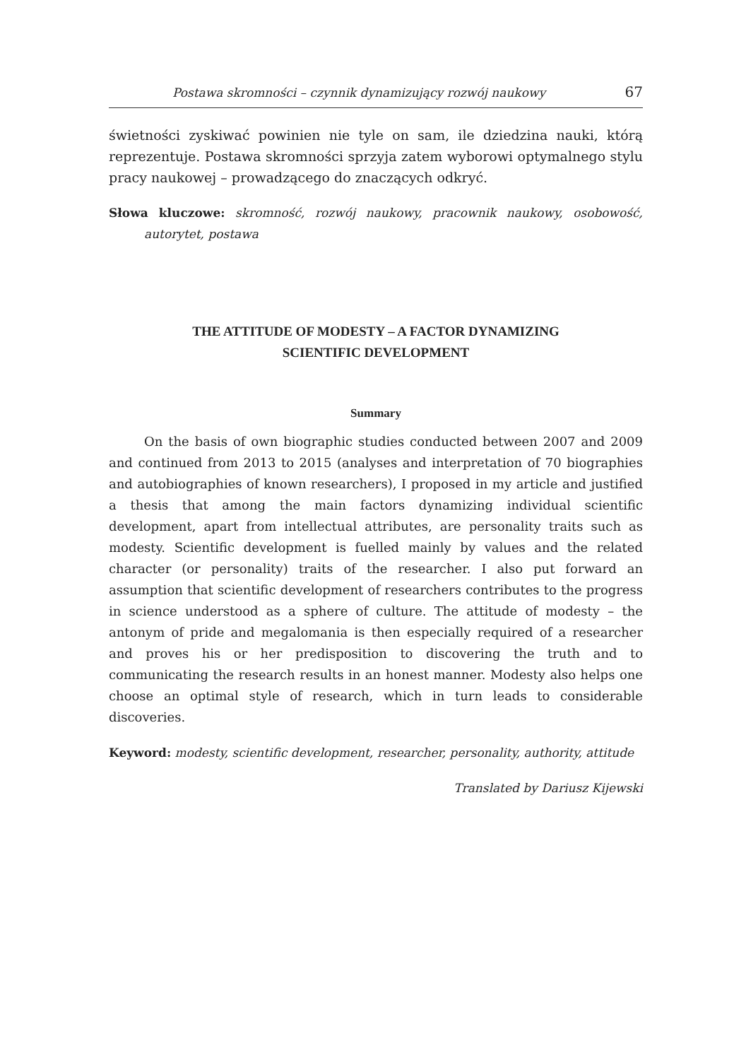Postawa skromności – czynnik dynamizujący rozwój naukowy 67
świetności zyskiwać powinien nie tyle on sam, ile dziedzina nauki, którą reprezentuje. Postawa skromności sprzyja zatem wyborowi optymalnego stylu pracy naukowej – prowadzącego do znaczących odkryć.
Słowa kluczowe: skromność, rozwój naukowy, pracownik naukowy, osobowość, autorytet, postawa
THE ATTITUDE OF MODESTY – A FACTOR DYNAMIZING
SCIENTIFIC DEVELOPMENT
Summary
On the basis of own biographic studies conducted between 2007 and 2009 and continued from 2013 to 2015 (analyses and interpretation of 70 biographies and autobiographies of known researchers), I proposed in my article and justified a thesis that among the main factors dynamizing individual scientific development, apart from intellectual attributes, are personality traits such as modesty. Scientific development is fuelled mainly by values and the related character (or personality) traits of the researcher. I also put forward an assumption that scientific development of researchers contributes to the progress in science understood as a sphere of culture. The attitude of modesty – the antonym of pride and megalomania is then especially required of a researcher and proves his or her predisposition to discovering the truth and to communicating the research results in an honest manner. Modesty also helps one choose an optimal style of research, which in turn leads to considerable discoveries.
Keyword: modesty, scientific development, researcher, personality, authority, attitude
Translated by Dariusz Kijewski